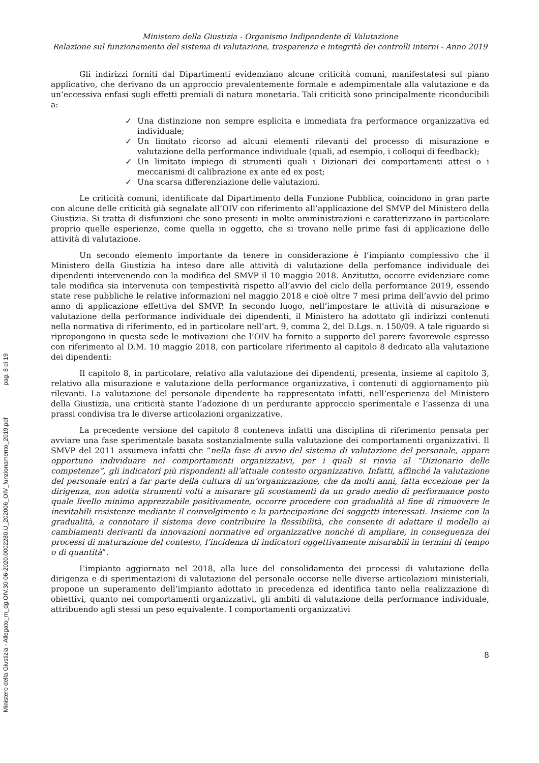Ministero della Giustizia - Allegato_m_dg.OIV.30-06-2020.0002280.U_202006_OIV_funzionamento_2019.pdf pag. 8 di 19
Ministero della Giustizia - Organismo Indipendente di Valutazione
Relazione sul funzionamento del sistema di valutazione, trasparenza e integrità dei controlli interni - Anno 2019
Gli indirizzi forniti dal Dipartimenti evidenziano alcune criticità comuni, manifestatesi sul piano applicativo, che derivano da un approccio prevalentemente formale e adempimentale alla valutazione e da un’eccessiva enfasi sugli effetti premiali di natura monetaria. Tali criticità sono principalmente riconducibili a:
✓ Una distinzione non sempre esplicita e immediata fra performance organizzativa ed individuale;
✓ Un limitato ricorso ad alcuni elementi rilevanti del processo di misurazione e valutazione della performance individuale (quali, ad esempio, i colloqui di feedback);
✓ Un limitato impiego di strumenti quali i Dizionari dei comportamenti attesi o i meccanismi di calibrazione ex ante ed ex post;
✓ Una scarsa differenziazione delle valutazioni.
Le criticità comuni, identificate dal Dipartimento della Funzione Pubblica, coincidono in gran parte con alcune delle criticità già segnalate all’OIV con riferimento all’applicazione del SMVP del Ministero della Giustizia. Si tratta di disfunzioni che sono presenti in molte amministrazioni e caratterizzano in particolare proprio quelle esperienze, come quella in oggetto, che si trovano nelle prime fasi di applicazione delle attività di valutazione.
Un secondo elemento importante da tenere in considerazione è l’impianto complessivo che il Ministero della Giustizia ha inteso dare alle attività di valutazione della perfomance individuale dei dipendenti intervenendo con la modifica del SMVP il 10 maggio 2018. Anzitutto, occorre evidenziare come tale modifica sia intervenuta con tempestività rispetto all’avvio del ciclo della performance 2019, essendo state rese pubbliche le relative informazioni nel maggio 2018 e cioè oltre 7 mesi prima dell’avvio del primo anno di applicazione effettiva del SMVP. In secondo luogo, nell’impostare le attività di misurazione e valutazione della performance individuale dei dipendenti, il Ministero ha adottato gli indirizzi contenuti nella normativa di riferimento, ed in particolare nell’art. 9, comma 2, del D.Lgs. n. 150/09. A tale riguardo si ripropongono in questa sede le motivazioni che l’OIV ha fornito a supporto del parere favorevole espresso con riferimento al D.M. 10 maggio 2018, con particolare riferimento al capitolo 8 dedicato alla valutazione dei dipendenti:
Il capitolo 8, in particolare, relativo alla valutazione dei dipendenti, presenta, insieme al capitolo 3, relativo alla misurazione e valutazione della performance organizzativa, i contenuti di aggiornamento più rilevanti. La valutazione del personale dipendente ha rappresentato infatti, nell’esperienza del Ministero della Giustizia, una criticità stante l’adozione di un perdurante approccio sperimentale e l’assenza di una prassi condivisa tra le diverse articolazioni organizzative.
La precedente versione del capitolo 8 conteneva infatti una disciplina di riferimento pensata per avviare una fase sperimentale basata sostanzialmente sulla valutazione dei comportamenti organizzativi. Il SMVP del 2011 assumeva infatti che “nella fase di avvio del sistema di valutazione del personale, appare opportuno individuare nei comportamenti organizzativi, per i quali si rinvia al “Dizionario delle competenze”, gli indicatori più rispondenti all’attuale contesto organizzativo. Infatti, affinché la valutazione del personale entri a far parte della cultura di un’organizzazione, che da molti anni, fatta eccezione per la dirigenza, non adotta strumenti volti a misurare gli scostamenti da un grado medio di performance posto quale livello minimo apprezzabile positivamente, occorre procedere con gradualità al fine di rimuovere le inevitabili resistenze mediante il coinvolgimento e la partecipazione dei soggetti interessati. Insieme con la gradualità, a connotare il sistema deve contribuire la flessibilità, che consente di adattare il modello ai cambiamenti derivanti da innovazioni normative ed organizzative nonché di ampliare, in conseguenza dei processi di maturazione del contesto, l’incidenza di indicatori oggettivamente misurabili in termini di tempo o di quantità”.
L’impianto aggiornato nel 2018, alla luce del consolidamento dei processi di valutazione della dirigenza e di sperimentazioni di valutazione del personale occorse nelle diverse articolazioni ministeriali, propone un superamento dell’impianto adottato in precedenza ed identifica tanto nella realizzazione di obiettivi, quanto nei comportamenti organizzativi, gli ambiti di valutazione della performance individuale, attribuendo agli stessi un peso equivalente. I comportamenti organizzativi
8